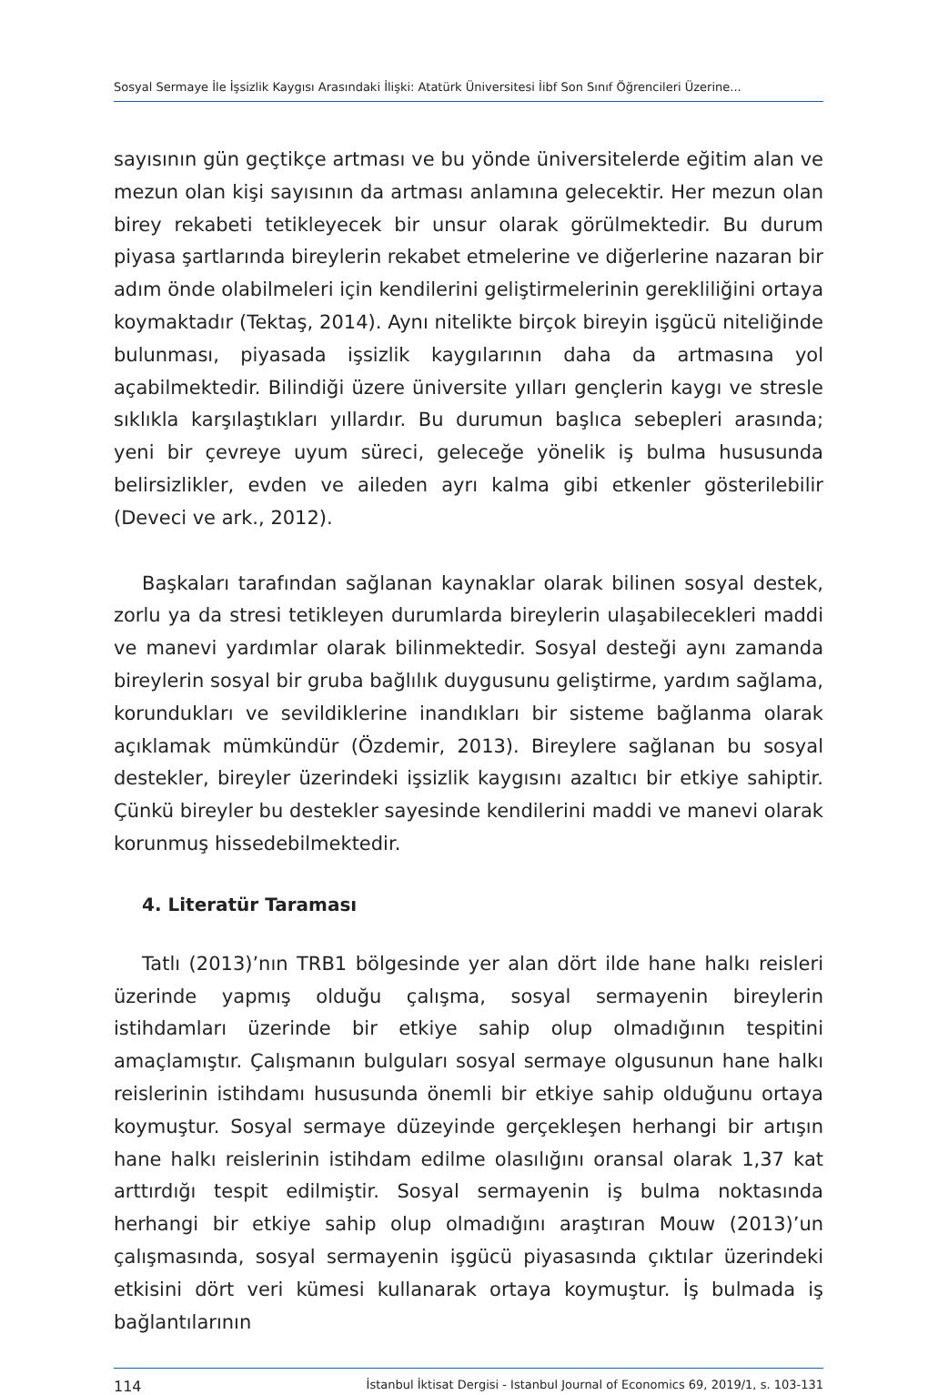Sosyal Sermaye İle İşsizlik Kaygısı Arasındaki İlişki: Atatürk Üniversitesi İibf Son Sınıf Öğrencileri Üzerine...
sayısının gün geçtikçe artması ve bu yönde üniversitelerde eğitim alan ve mezun olan kişi sayısının da artması anlamına gelecektir. Her mezun olan birey rekabeti tetikleyecek bir unsur olarak görülmektedir. Bu durum piyasa şartlarında bireylerin rekabet etmelerine ve diğerlerine nazaran bir adım önde olabilmeleri için kendilerini geliştirmelerinin gerekliliğini ortaya koymaktadır (Tektaş, 2014). Aynı nitelikte birçok bireyin işgücü niteliğinde bulunması, piyasada işsizlik kaygılarının daha da artmasına yol açabilmektedir. Bilindiği üzere üniversite yılları gençlerin kaygı ve stresle sıklıkla karşılaştıkları yıllardır. Bu durumun başlıca sebepleri arasında; yeni bir çevreye uyum süreci, geleceğe yönelik iş bulma hususunda belirsizlikler, evden ve aileden ayrı kalma gibi etkenler gösterilebilir (Deveci ve ark., 2012).
Başkaları tarafından sağlanan kaynaklar olarak bilinen sosyal destek, zorlu ya da stresi tetikleyen durumlarda bireylerin ulaşabilecekleri maddi ve manevi yardımlar olarak bilinmektedir. Sosyal desteği aynı zamanda bireylerin sosyal bir gruba bağlılık duygusunu geliştirme, yardım sağlama, korundukları ve sevildiklerine inandıkları bir sisteme bağlanma olarak açıklamak mümkündür (Özdemir, 2013). Bireylere sağlanan bu sosyal destekler, bireyler üzerindeki işsizlik kaygısını azaltıcı bir etkiye sahiptir. Çünkü bireyler bu destekler sayesinde kendilerini maddi ve manevi olarak korunmuş hissedebilmektedir.
4. Literatür Taraması
Tatlı (2013)’nın TRB1 bölgesinde yer alan dört ilde hane halkı reisleri üzerinde yapmış olduğu çalışma, sosyal sermayenin bireylerin istihdamları üzerinde bir etkiye sahip olup olmadığının tespitini amaçlamıştır. Çalışmanın bulguları sosyal sermaye olgusunun hane halkı reislerinin istihdamı hususunda önemli bir etkiye sahip olduğunu ortaya koymuştur. Sosyal sermaye düzeyinde gerçekleşen herhangi bir artışın hane halkı reislerinin istihdam edilme olasılığını oransal olarak 1,37 kat arttırdığı tespit edilmiştir. Sosyal sermayenin iş bulma noktasında herhangi bir etkiye sahip olup olmadığını araştıran Mouw (2013)’un çalışmasında, sosyal sermayenin işgücü piyasasında çıktılar üzerindeki etkisini dört veri kümesi kullanarak ortaya koymuştur. İş bulmada iş bağlantılarının
114 İstanbul İktisat Dergisi - Istanbul Journal of Economics 69, 2019/1, s. 103-131